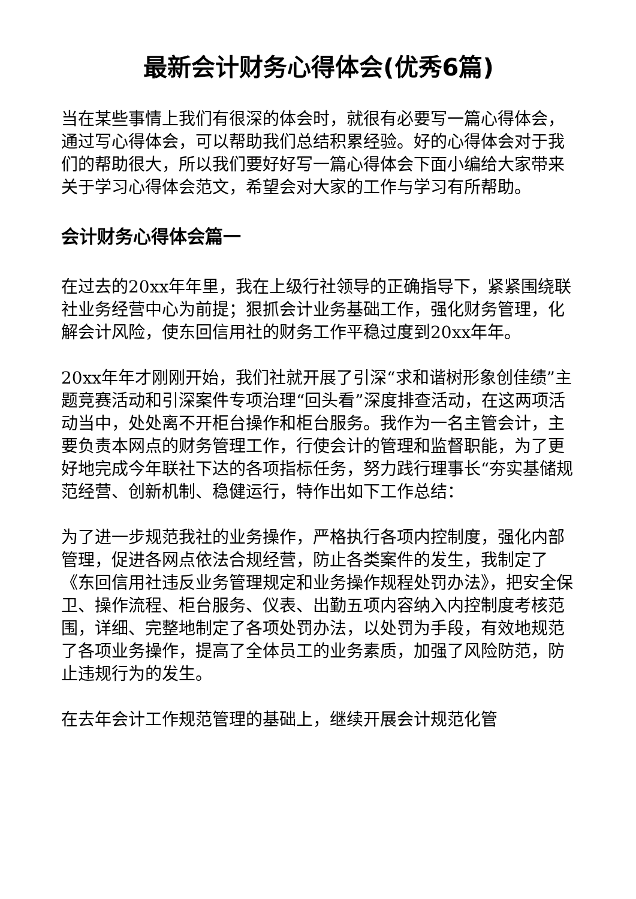最新会计财务心得体会(优秀6篇)
当在某些事情上我们有很深的体会时，就很有必要写一篇心得体会，通过写心得体会，可以帮助我们总结积累经验。好的心得体会对于我们的帮助很大，所以我们要好好写一篇心得体会下面小编给大家带来关于学习心得体会范文，希望会对大家的工作与学习有所帮助。
会计财务心得体会篇一
在过去的20xx年年里，我在上级行社领导的正确指导下，紧紧围绕联社业务经营中心为前提；狠抓会计业务基础工作，强化财务管理，化解会计风险，使东回信用社的财务工作平稳过度到20xx年年。
20xx年年才刚刚开始，我们社就开展了引深“求和谐树形象创佳绩”主题竞赛活动和引深案件专项治理“回头看”深度排查活动，在这两项活动当中，处处离不开柜台操作和柜台服务。我作为一名主管会计，主要负责本网点的财务管理工作，行使会计的管理和监督职能，为了更好地完成今年联社下达的各项指标任务，努力践行理事长“夯实基储规范经营、创新机制、稳健运行，特作出如下工作总结：
为了进一步规范我社的业务操作，严格执行各项内控制度，强化内部管理，促进各网点依法合规经营，防止各类案件的发生，我制定了《东回信用社违反业务管理规定和业务操作规程处罚办法》，把安全保卫、操作流程、柜台服务、仪表、出勤五项内容纳入内控制度考核范围，详细、完整地制定了各项处罚办法，以处罚为手段，有效地规范了各项业务操作，提高了全体员工的业务素质，加强了风险防范，防止违规行为的发生。
在去年会计工作规范管理的基础上，继续开展会计规范化管